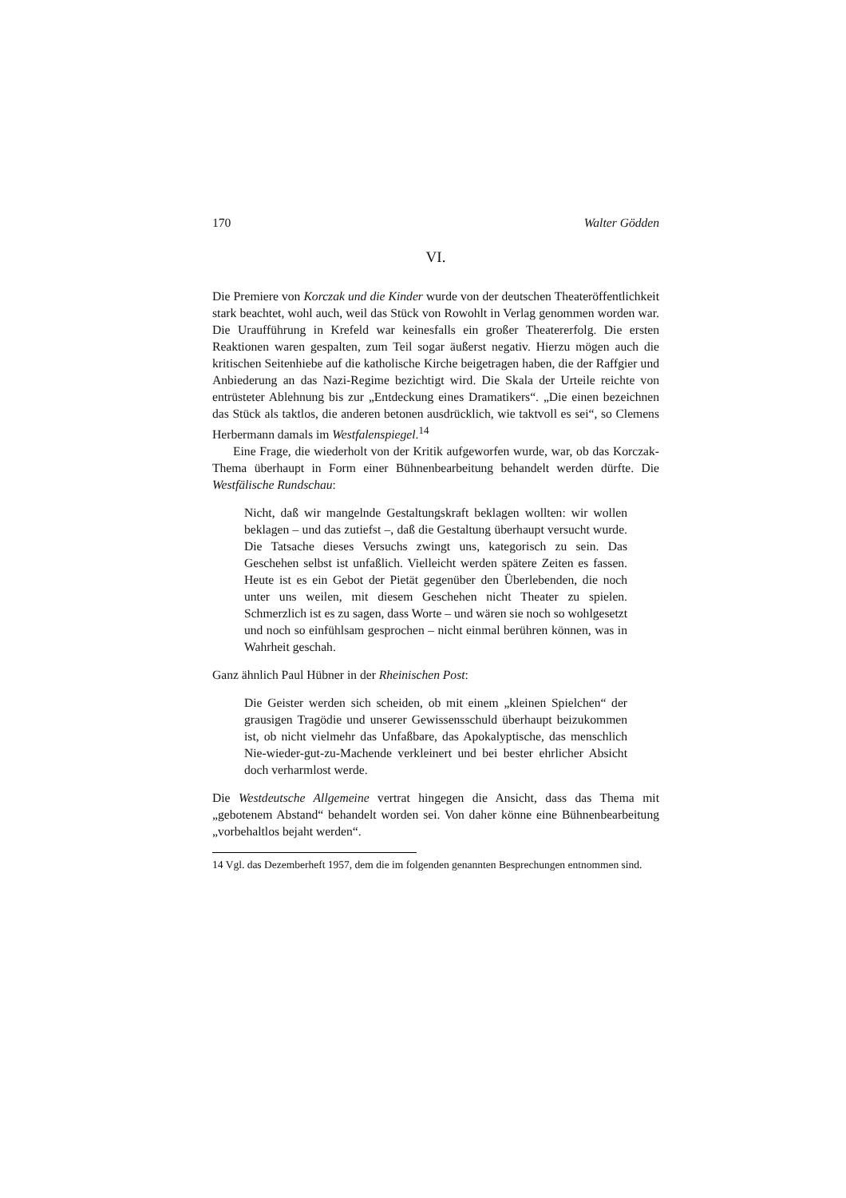170 Walter Gödden
VI.
Die Premiere von Korczak und die Kinder wurde von der deutschen Theateröffentlichkeit stark beachtet, wohl auch, weil das Stück von Rowohlt in Verlag genommen worden war. Die Uraufführung in Krefeld war keinesfalls ein großer Theatererfolg. Die ersten Reaktionen waren gespalten, zum Teil sogar äußerst negativ. Hierzu mögen auch die kritischen Seitenhiebe auf die katholische Kirche beigetragen haben, die der Raffgier und Anbiederung an das Nazi-Regime bezichtigt wird. Die Skala der Urteile reichte von entrüsteter Ablehnung bis zur „Entdeckung eines Dramatikers“. „Die einen bezeichnen das Stück als taktlos, die anderen betonen ausdrücklich, wie taktvoll es sei“, so Clemens Herbermann damals im Westfalenspiegel.<sup>14</sup>
Eine Frage, die wiederholt von der Kritik aufgeworfen wurde, war, ob das Korczak-Thema überhaupt in Form einer Bühnenbearbeitung behandelt werden dürfte. Die Westfälische Rundschau:
Nicht, daß wir mangelnde Gestaltungskraft beklagen wollten: wir wollen beklagen – und das zutiefst –, daß die Gestaltung überhaupt versucht wurde. Die Tatsache dieses Versuchs zwingt uns, kategorisch zu sein. Das Geschehen selbst ist unfaßlich. Vielleicht werden spätere Zeiten es fassen. Heute ist es ein Gebot der Pietät gegenüber den Überlebenden, die noch unter uns weilen, mit diesem Geschehen nicht Theater zu spielen. Schmerzlich ist es zu sagen, dass Worte – und wären sie noch so wohlgesetzt und noch so einfühlsam gesprochen – nicht einmal berühren können, was in Wahrheit geschah.
Ganz ähnlich Paul Hübner in der Rheinischen Post:
Die Geister werden sich scheiden, ob mit einem „kleinen Spielchen“ der grausigen Tragödie und unserer Gewissensschuld überhaupt beizukommen ist, ob nicht vielmehr das Unfaßbare, das Apokalyptische, das menschlich Nie-wieder-gut-zu-Machende verkleinert und bei bester ehrlicher Absicht doch verharmlost werde.
Die Westdeutsche Allgemeine vertrat hingegen die Ansicht, dass das Thema mit „gebotenem Abstand“ behandelt worden sei. Von daher könne eine Bühnenbearbeitung „vorbehaltlos bejaht werden“.
14 Vgl. das Dezemberheft 1957, dem die im folgenden genannten Besprechungen entnommen sind.